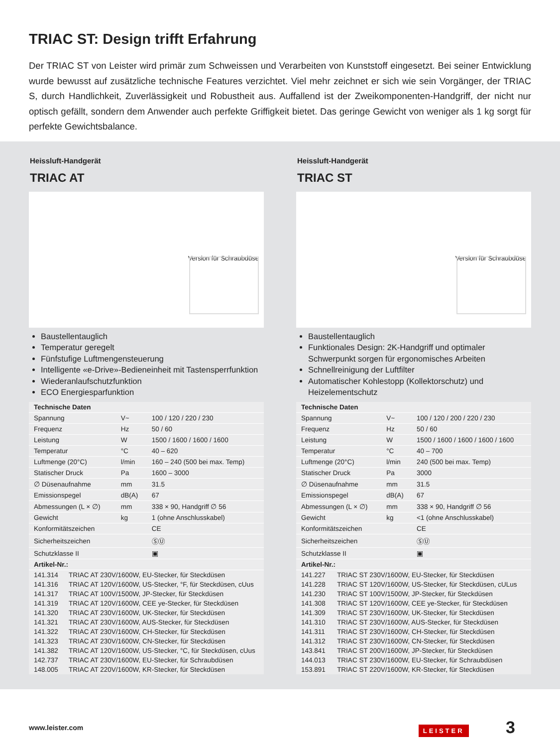TRIAC ST: Design trifft Erfahrung
Der TRIAC ST von Leister wird primär zum Schweissen und Verarbeiten von Kunststoff eingesetzt. Bei seiner Entwicklung wurde bewusst auf zusätzliche technische Features verzichtet. Viel mehr zeichnet er sich wie sein Vorgänger, der TRIAC S, durch Handlichkeit, Zuverlässigkeit und Robustheit aus. Auffallend ist der Zweikomponenten-Handgriff, der nicht nur optisch gefällt, sondern dem Anwender auch perfekte Griffigkeit bietet. Das geringe Gewicht von weniger als 1 kg sorgt für perfekte Gewichtsbalance.
Heissluft-Handgerät
TRIAC AT
Version für Schraubdüse
Baustellentauglich
Temperatur geregelt
Fünfstufige Luftmengensteuerung
Intelligente «e-Drive»-Bedieneinheit mit Tastensperrfunktion
Wiederanlaufschutzfunktion
ECO Energiesparfunktion
| Technische Daten | | |
| --- | --- | --- |
| Spannung | V~ | 100 / 120 / 220 / 230 |
| Frequenz | Hz | 50 / 60 |
| Leistung | W | 1500 / 1600 / 1600 / 1600 |
| Temperatur | °C | 40 – 620 |
| Luftmenge (20°C) | l/min | 160 – 240 (500 bei max. Temp) |
| Statischer Druck | Pa | 1600 – 3000 |
| ∅ Düsenaufnahme | mm | 31.5 |
| Emissionspegel | dB(A) | 67 |
| Abmessungen (L × ∅) | mm | 338 × 90, Handgriff ∅ 56 |
| Gewicht | kg | 1 (ohne Anschlusskabel) |
| Konformitätszeichen | | CE |
| Sicherheitszeichen | | ⓈⓊ |
| Schutzklasse II | | ▣ |
| Artikel-Nr.: | |
| --- | --- |
| 141.314 | TRIAC AT 230V/1600W, EU-Stecker, für Steckdüsen |
| 141.316 | TRIAC AT 120V/1600W, US-Stecker, °F, für Steckdüsen, cUus |
| 141.317 | TRIAC AT 100V/1500W, JP-Stecker, für Steckdüsen |
| 141.319 | TRIAC AT 120V/1600W, CEE ye-Stecker, für Steckdüsen |
| 141.320 | TRIAC AT 230V/1600W, UK-Stecker, für Steckdüsen |
| 141.321 | TRIAC AT 230V/1600W, AUS-Stecker, für Steckdüsen |
| 141.322 | TRIAC AT 230V/1600W, CH-Stecker, für Steckdüsen |
| 141.323 | TRIAC AT 230V/1600W, CN-Stecker, für Steckdüsen |
| 141.382 | TRIAC AT 120V/1600W, US-Stecker, °C, für Steckdüsen, cUus |
| 142.737 | TRIAC AT 230V/1600W, EU-Stecker, für Schraubdüsen |
| 148.005 | TRIAC AT 220V/1600W, KR-Stecker, für Steckdüsen |
Heissluft-Handgerät
TRIAC ST
Version für Schraubdüse
Baustellentauglich
Funktionales Design: 2K-Handgriff und optimaler Schwerpunkt sorgen für ergonomisches Arbeiten
Schnellreinigung der Luftfilter
Automatischer Kohlestopp (Kollektorschutz) und Heizelementschutz
| Technische Daten | | |
| --- | --- | --- |
| Spannung | V~ | 100 / 120 / 200 / 220 / 230 |
| Frequenz | Hz | 50 / 60 |
| Leistung | W | 1500 / 1600 / 1600 / 1600 / 1600 |
| Temperatur | °C | 40 – 700 |
| Luftmenge (20°C) | l/min | 240 (500 bei max. Temp) |
| Statischer Druck | Pa | 3000 |
| ∅ Düsenaufnahme | mm | 31.5 |
| Emissionspegel | dB(A) | 67 |
| Abmessungen (L × ∅) | mm | 338 × 90, Handgriff ∅ 56 |
| Gewicht | kg | <1 (ohne Anschlusskabel) |
| Konformitätszeichen | | CE |
| Sicherheitszeichen | | ⓈⓊ |
| Schutzklasse II | | ▣ |
| Artikel-Nr.: | |
| --- | --- |
| 141.227 | TRIAC ST 230V/1600W, EU-Stecker, für Steckdüsen |
| 141.228 | TRIAC ST 120V/1600W, US-Stecker, für Steckdüsen, cULus |
| 141.230 | TRIAC ST 100V/1500W, JP-Stecker, für Steckdüsen |
| 141.308 | TRIAC ST 120V/1600W, CEE ye-Stecker, für Steckdüsen |
| 141.309 | TRIAC ST 230V/1600W, UK-Stecker, für Steckdüsen |
| 141.310 | TRIAC ST 230V/1600W, AUS-Stecker, für Steckdüsen |
| 141.311 | TRIAC ST 230V/1600W, CH-Stecker, für Steckdüsen |
| 141.312 | TRIAC ST 230V/1600W, CN-Stecker, für Steckdüsen |
| 143.841 | TRIAC ST 200V/1600W, JP-Stecker, für Steckdüsen |
| 144.013 | TRIAC ST 230V/1600W, EU-Stecker, für Schraubdüsen |
| 153.891 | TRIAC ST 220V/1600W, KR-Stecker, für Steckdüsen |
www.leister.com LEISTER 3